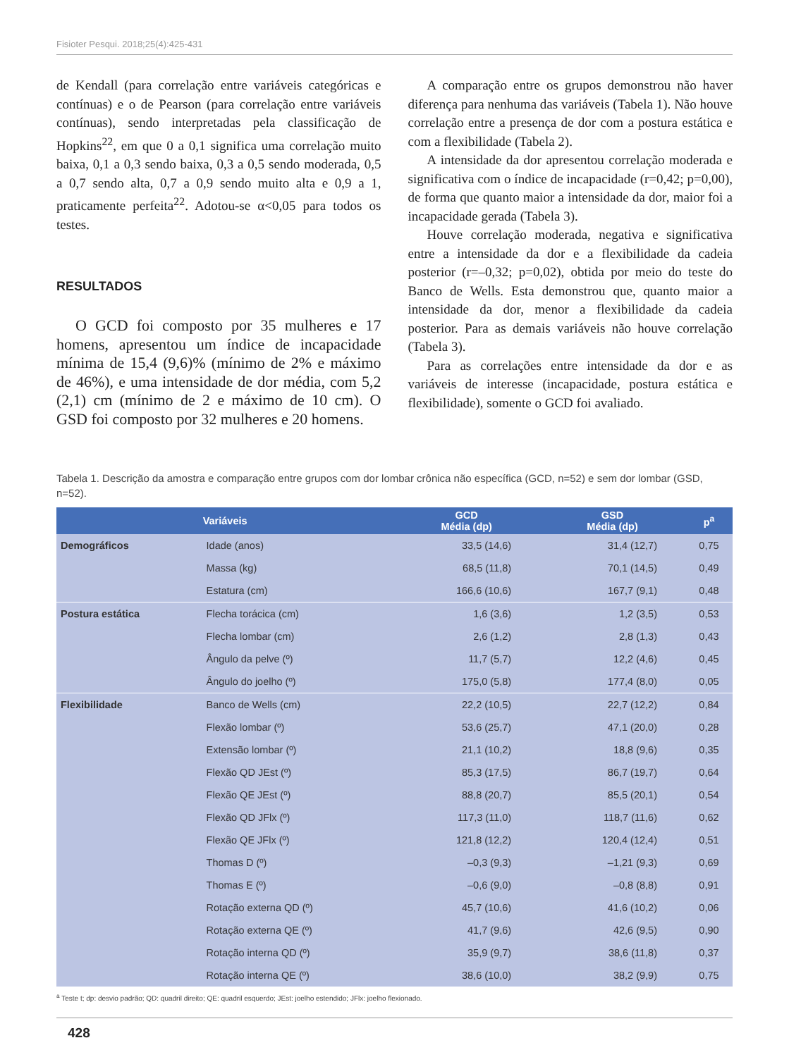Fisioter Pesqui. 2018;25(4):425-431
de Kendall (para correlação entre variáveis categóricas e contínuas) e o de Pearson (para correlação entre variáveis contínuas), sendo interpretadas pela classificação de Hopkins<sup>22</sup>, em que 0 a 0,1 significa uma correlação muito baixa, 0,1 a 0,3 sendo baixa, 0,3 a 0,5 sendo moderada, 0,5 a 0,7 sendo alta, 0,7 a 0,9 sendo muito alta e 0,9 a 1, praticamente perfeita<sup>22</sup>. Adotou-se α<0,05 para todos os testes.
RESULTADOS
O GCD foi composto por 35 mulheres e 17 homens, apresentou um índice de incapacidade mínima de 15,4 (9,6)% (mínimo de 2% e máximo de 46%), e uma intensidade de dor média, com 5,2 (2,1) cm (mínimo de 2 e máximo de 10 cm). O GSD foi composto por 32 mulheres e 20 homens.
A comparação entre os grupos demonstrou não haver diferença para nenhuma das variáveis (Tabela 1). Não houve correlação entre a presença de dor com a postura estática e com a flexibilidade (Tabela 2).
A intensidade da dor apresentou correlação moderada e significativa com o índice de incapacidade (r=0,42; p=0,00), de forma que quanto maior a intensidade da dor, maior foi a incapacidade gerada (Tabela 3).
Houve correlação moderada, negativa e significativa entre a intensidade da dor e a flexibilidade da cadeia posterior (r=–0,32; p=0,02), obtida por meio do teste do Banco de Wells. Esta demonstrou que, quanto maior a intensidade da dor, menor a flexibilidade da cadeia posterior. Para as demais variáveis não houve correlação (Tabela 3).
Para as correlações entre intensidade da dor e as variáveis de interesse (incapacidade, postura estática e flexibilidade), somente o GCD foi avaliado.
Tabela 1. Descrição da amostra e comparação entre grupos com dor lombar crônica não específica (GCD, n=52) e sem dor lombar (GSD, n=52).
| Variáveis | | GCD Média (dp) | GSD Média (dp) | p<sup>a</sup> |
| --- | --- | --- | --- | --- |
| Demográficos | Idade (anos) | 33,5 (14,6) | 31,4 (12,7) | 0,75 |
| | Massa (kg) | 68,5 (11,8) | 70,1 (14,5) | 0,49 |
| | Estatura (cm) | 166,6 (10,6) | 167,7 (9,1) | 0,48 |
| Postura estática | Flecha torácica (cm) | 1,6 (3,6) | 1,2 (3,5) | 0,53 |
| | Flecha lombar (cm) | 2,6 (1,2) | 2,8 (1,3) | 0,43 |
| | Ângulo da pelve (º) | 11,7 (5,7) | 12,2 (4,6) | 0,45 |
| | Ângulo do joelho (º) | 175,0 (5,8) | 177,4 (8,0) | 0,05 |
| Flexibilidade | Banco de Wells (cm) | 22,2 (10,5) | 22,7 (12,2) | 0,84 |
| | Flexão lombar (º) | 53,6 (25,7) | 47,1 (20,0) | 0,28 |
| | Extensão lombar (º) | 21,1 (10,2) | 18,8 (9,6) | 0,35 |
| | Flexão QD JEst (º) | 85,3 (17,5) | 86,7 (19,7) | 0,64 |
| | Flexão QE JEst (º) | 88,8 (20,7) | 85,5 (20,1) | 0,54 |
| | Flexão QD JFlx (º) | 117,3 (11,0) | 118,7 (11,6) | 0,62 |
| | Flexão QE JFlx (º) | 121,8 (12,2) | 120,4 (12,4) | 0,51 |
| | Thomas D (º) | –0,3 (9,3) | –1,21 (9,3) | 0,69 |
| | Thomas E (º) | –0,6 (9,0) | –0,8 (8,8) | 0,91 |
| | Rotação externa QD (º) | 45,7 (10,6) | 41,6 (10,2) | 0,06 |
| | Rotação externa QE (º) | 41,7 (9,6) | 42,6 (9,5) | 0,90 |
| | Rotação interna QD (º) | 35,9 (9,7) | 38,6 (11,8) | 0,37 |
| | Rotação interna QE (º) | 38,6 (10,0) | 38,2 (9,9) | 0,75 |
<sup>a</sup> Teste t; dp: desvio padrão; QD: quadril direito; QE: quadril esquerdo; JEst: joelho estendido; JFlx: joelho flexionado.
428